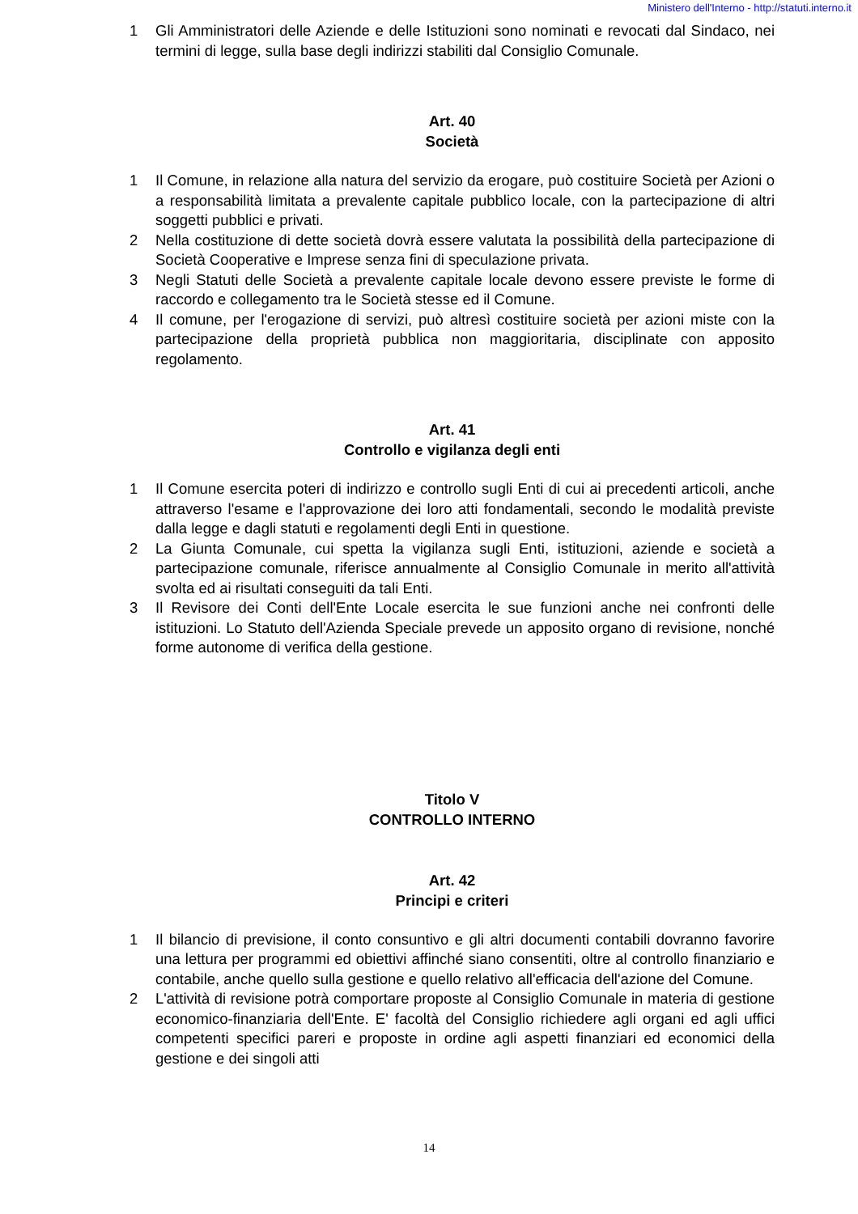Ministero dell'Interno - http://statuti.interno.it
1 Gli Amministratori delle Aziende e delle Istituzioni sono nominati e revocati dal Sindaco, nei termini di legge, sulla base degli indirizzi stabiliti dal Consiglio Comunale.
Art. 40
Società
1 Il Comune, in relazione alla natura del servizio da erogare, può costituire Società per Azioni o a responsabilità limitata a prevalente capitale pubblico locale, con la partecipazione di altri soggetti pubblici e privati.
2 Nella costituzione di dette società dovrà essere valutata la possibilità della partecipazione di Società Cooperative e Imprese senza fini di speculazione privata.
3 Negli Statuti delle Società a prevalente capitale locale devono essere previste le forme di raccordo e collegamento tra le Società stesse ed il Comune.
4 Il comune, per l'erogazione di servizi, può altresì costituire società per azioni miste con la partecipazione della proprietà pubblica non maggioritaria, disciplinate con apposito regolamento.
Art. 41
Controllo e vigilanza degli enti
1 Il Comune esercita poteri di indirizzo e controllo sugli Enti di cui ai precedenti articoli, anche attraverso l'esame e l'approvazione dei loro atti fondamentali, secondo le modalità previste dalla legge e dagli statuti e regolamenti degli Enti in questione.
2 La Giunta Comunale, cui spetta la vigilanza sugli Enti, istituzioni, aziende e società a partecipazione comunale, riferisce annualmente al Consiglio Comunale in merito all'attività svolta ed ai risultati conseguiti da tali Enti.
3 Il Revisore dei Conti dell'Ente Locale esercita le sue funzioni anche nei confronti delle istituzioni. Lo Statuto dell'Azienda Speciale prevede un apposito organo di revisione, nonché forme autonome di verifica della gestione.
Titolo V
CONTROLLO INTERNO
Art. 42
Principi e criteri
1 Il bilancio di previsione, il conto consuntivo e gli altri documenti contabili dovranno favorire una lettura per programmi ed obiettivi affinché siano consentiti, oltre al controllo finanziario e contabile, anche quello sulla gestione e quello relativo all'efficacia dell'azione del Comune.
2 L'attività di revisione potrà comportare proposte al Consiglio Comunale in materia di gestione economico-finanziaria dell'Ente. E' facoltà del Consiglio richiedere agli organi ed agli uffici competenti specifici pareri e proposte in ordine agli aspetti finanziari ed economici della gestione e dei singoli atti
14